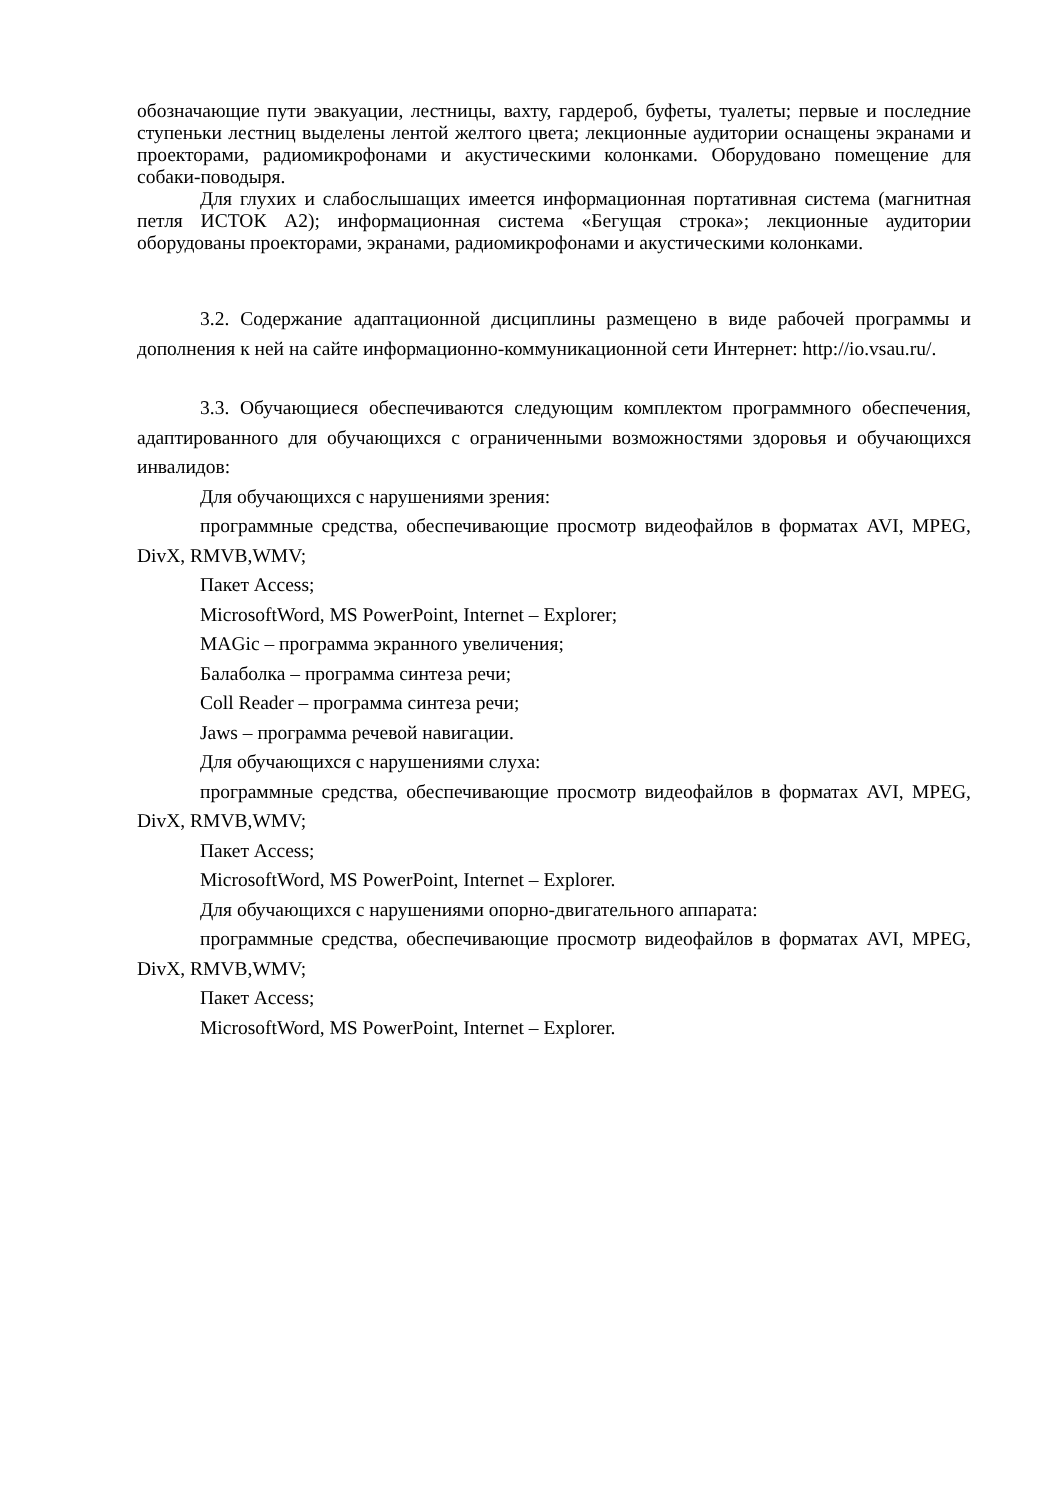обозначающие пути эвакуации, лестницы, вахту, гардероб, буфеты, туалеты; первые и последние ступеньки лестниц выделены лентой желтого цвета; лекционные аудитории оснащены экранами и проекторами, радиомикрофонами и акустическими колонками. Оборудовано помещение для собаки-поводыря.
Для глухих и слабослышащих имеется информационная портативная система (магнитная петля ИСТОК А2); информационная система «Бегущая строка»; лекционные аудитории оборудованы проекторами, экранами, радиомикрофонами и акустическими колонками.
3.2. Содержание адаптационной дисциплины размещено в виде рабочей программы и дополнения к ней на сайте информационно-коммуникационной сети Интернет: http://io.vsau.ru/.
3.3. Обучающиеся обеспечиваются следующим комплектом программного обеспечения, адаптированного для обучающихся с ограниченными возможностями здоровья и обучающихся инвалидов:
Для обучающихся с нарушениями зрения:
программные средства, обеспечивающие просмотр видеофайлов в форматах AVI, MPEG, DivX, RMVB,WMV;
Пакет Access;
MicrosoftWord, MS PowerPoint, Internet – Explorer;
MAGic – программа экранного увеличения;
Балаболка – программа синтеза речи;
Coll Reader – программа синтеза речи;
Jaws – программа речевой навигации.
Для обучающихся с нарушениями слуха:
программные средства, обеспечивающие просмотр видеофайлов в форматах AVI, MPEG, DivX, RMVB,WMV;
Пакет Access;
MicrosoftWord, MS PowerPoint, Internet – Explorer.
Для обучающихся с нарушениями опорно-двигательного аппарата:
программные средства, обеспечивающие просмотр видеофайлов в форматах AVI, MPEG, DivX, RMVB,WMV;
Пакет Access;
MicrosoftWord, MS PowerPoint, Internet – Explorer.